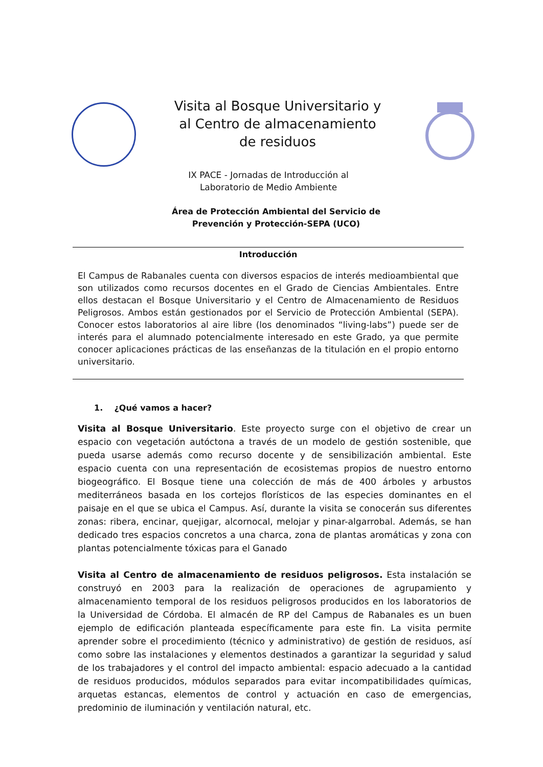Visita al Bosque Universitario y al Centro de almacenamiento de residuos
IX PACE - Jornadas de Introducción al
Laboratorio de Medio Ambiente
Área de Protección Ambiental del Servicio de
Prevención y Protección-SEPA (UCO)
Introducción
El Campus de Rabanales cuenta con diversos espacios de interés medioambiental que son utilizados como recursos docentes en el Grado de Ciencias Ambientales. Entre ellos destacan el Bosque Universitario y el Centro de Almacenamiento de Residuos Peligrosos. Ambos están gestionados por el Servicio de Protección Ambiental (SEPA). Conocer estos laboratorios al aire libre (los denominados “living-labs”) puede ser de interés para el alumnado potencialmente interesado en este Grado, ya que permite conocer aplicaciones prácticas de las enseñanzas de la titulación en el propio entorno universitario.
1. ¿Qué vamos a hacer?
Visita al Bosque Universitario. Este proyecto surge con el objetivo de crear un espacio con vegetación autóctona a través de un modelo de gestión sostenible, que pueda usarse además como recurso docente y de sensibilización ambiental. Este espacio cuenta con una representación de ecosistemas propios de nuestro entorno biogeográfico. El Bosque tiene una colección de más de 400 árboles y arbustos mediterráneos basada en los cortejos florísticos de las especies dominantes en el paisaje en el que se ubica el Campus. Así, durante la visita se conocerán sus diferentes zonas: ribera, encinar, quejigar, alcornocal, melojar y pinar-algarrobal. Además, se han dedicado tres espacios concretos a una charca, zona de plantas aromáticas y zona con plantas potencialmente tóxicas para el Ganado
Visita al Centro de almacenamiento de residuos peligrosos. Esta instalación se construyó en 2003 para la realización de operaciones de agrupamiento y almacenamiento temporal de los residuos peligrosos producidos en los laboratorios de la Universidad de Córdoba. El almacén de RP del Campus de Rabanales es un buen ejemplo de edificación planteada específicamente para este fin. La visita permite aprender sobre el procedimiento (técnico y administrativo) de gestión de residuos, así como sobre las instalaciones y elementos destinados a garantizar la seguridad y salud de los trabajadores y el control del impacto ambiental: espacio adecuado a la cantidad de residuos producidos, módulos separados para evitar incompatibilidades químicas, arquetas estancas, elementos de control y actuación en caso de emergencias, predominio de iluminación y ventilación natural, etc.